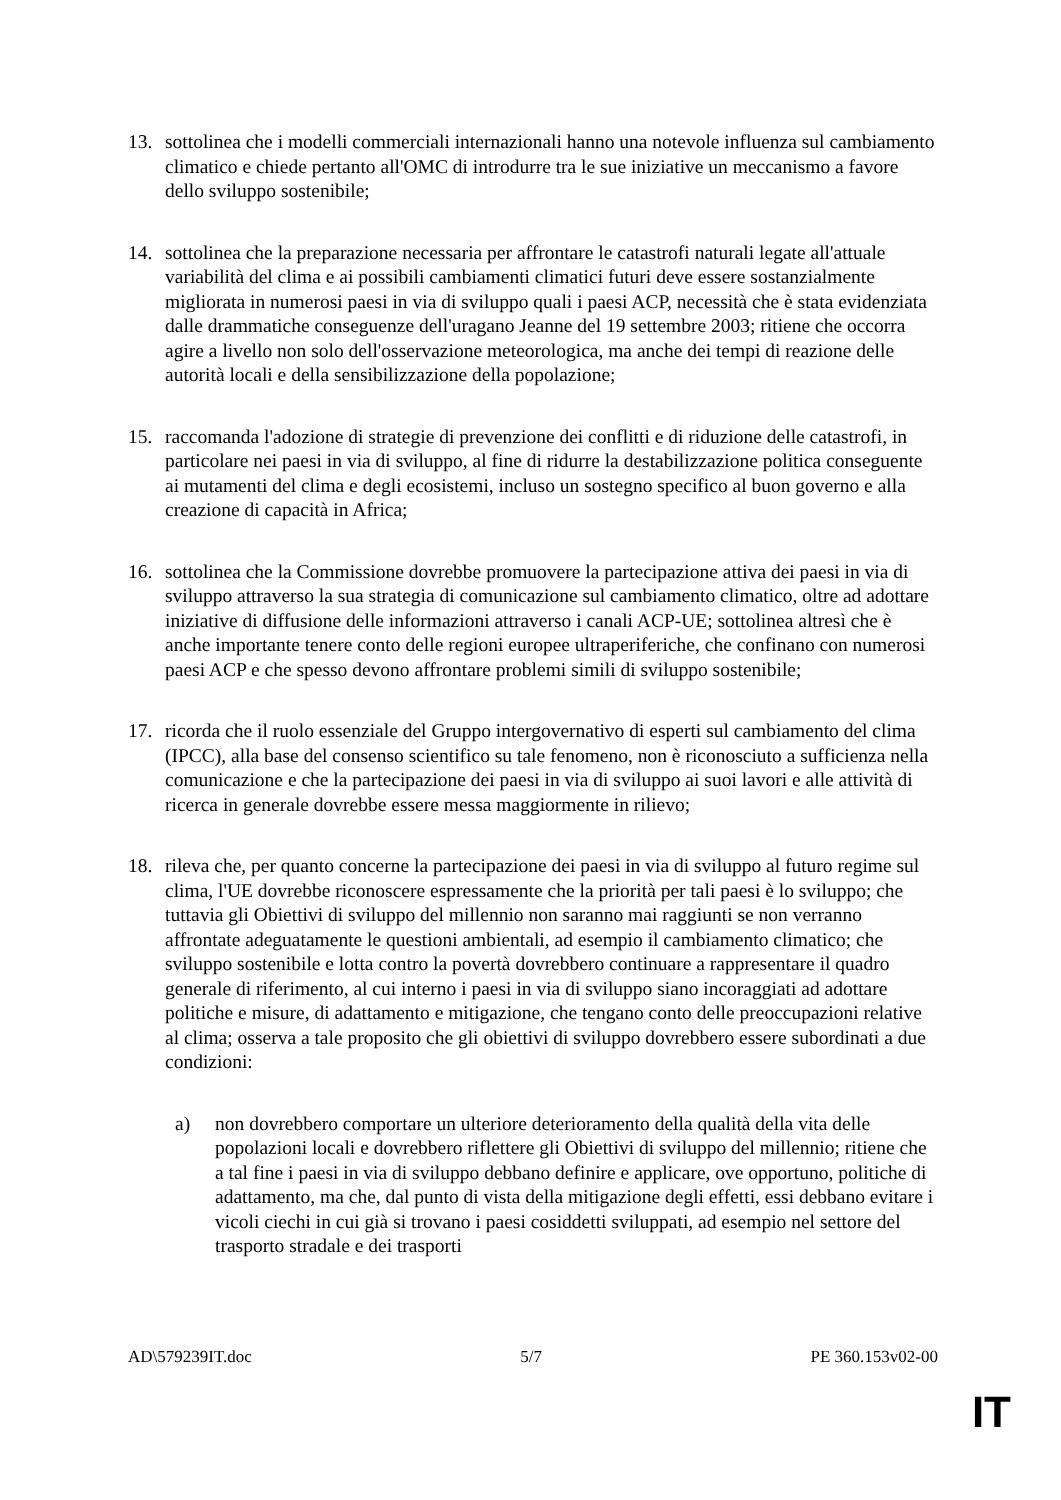13. sottolinea che i modelli commerciali internazionali hanno una notevole influenza sul cambiamento climatico e chiede pertanto all'OMC di introdurre tra le sue iniziative un meccanismo a favore dello sviluppo sostenibile;
14. sottolinea che la preparazione necessaria per affrontare le catastrofi naturali legate all'attuale variabilità del clima e ai possibili cambiamenti climatici futuri deve essere sostanzialmente migliorata in numerosi paesi in via di sviluppo quali i paesi ACP, necessità che è stata evidenziata dalle drammatiche conseguenze dell'uragano Jeanne del 19 settembre 2003; ritiene che occorra agire a livello non solo dell'osservazione meteorologica, ma anche dei tempi di reazione delle autorità locali e della sensibilizzazione della popolazione;
15. raccomanda l'adozione di strategie di prevenzione dei conflitti e di riduzione delle catastrofi, in particolare nei paesi in via di sviluppo, al fine di ridurre la destabilizzazione politica conseguente ai mutamenti del clima e degli ecosistemi, incluso un sostegno specifico al buon governo e alla creazione di capacità in Africa;
16. sottolinea che la Commissione dovrebbe promuovere la partecipazione attiva dei paesi in via di sviluppo attraverso la sua strategia di comunicazione sul cambiamento climatico, oltre ad adottare iniziative di diffusione delle informazioni attraverso i canali ACP-UE; sottolinea altresì che è anche importante tenere conto delle regioni europee ultraperiferiche, che confinano con numerosi paesi ACP e che spesso devono affrontare problemi simili di sviluppo sostenibile;
17. ricorda che il ruolo essenziale del Gruppo intergovernativo di esperti sul cambiamento del clima (IPCC), alla base del consenso scientifico su tale fenomeno, non è riconosciuto a sufficienza nella comunicazione e che la partecipazione dei paesi in via di sviluppo ai suoi lavori e alle attività di ricerca in generale dovrebbe essere messa maggiormente in rilievo;
18. rileva che, per quanto concerne la partecipazione dei paesi in via di sviluppo al futuro regime sul clima, l'UE dovrebbe riconoscere espressamente che la priorità per tali paesi è lo sviluppo; che tuttavia gli Obiettivi di sviluppo del millennio non saranno mai raggiunti se non verranno affrontate adeguatamente le questioni ambientali, ad esempio il cambiamento climatico; che sviluppo sostenibile e lotta contro la povertà dovrebbero continuare a rappresentare il quadro generale di riferimento, al cui interno i paesi in via di sviluppo siano incoraggiati ad adottare politiche e misure, di adattamento e mitigazione, che tengano conto delle preoccupazioni relative al clima; osserva a tale proposito che gli obiettivi di sviluppo dovrebbero essere subordinati a due condizioni:
a) non dovrebbero comportare un ulteriore deterioramento della qualità della vita delle popolazioni locali e dovrebbero riflettere gli Obiettivi di sviluppo del millennio; ritiene che a tal fine i paesi in via di sviluppo debbano definire e applicare, ove opportuno, politiche di adattamento, ma che, dal punto di vista della mitigazione degli effetti, essi debbano evitare i vicoli ciechi in cui già si trovano i paesi cosiddetti sviluppati, ad esempio nel settore del trasporto stradale e dei trasporti
AD\579239IT.doc 5/7 PE 360.153v02-00
IT